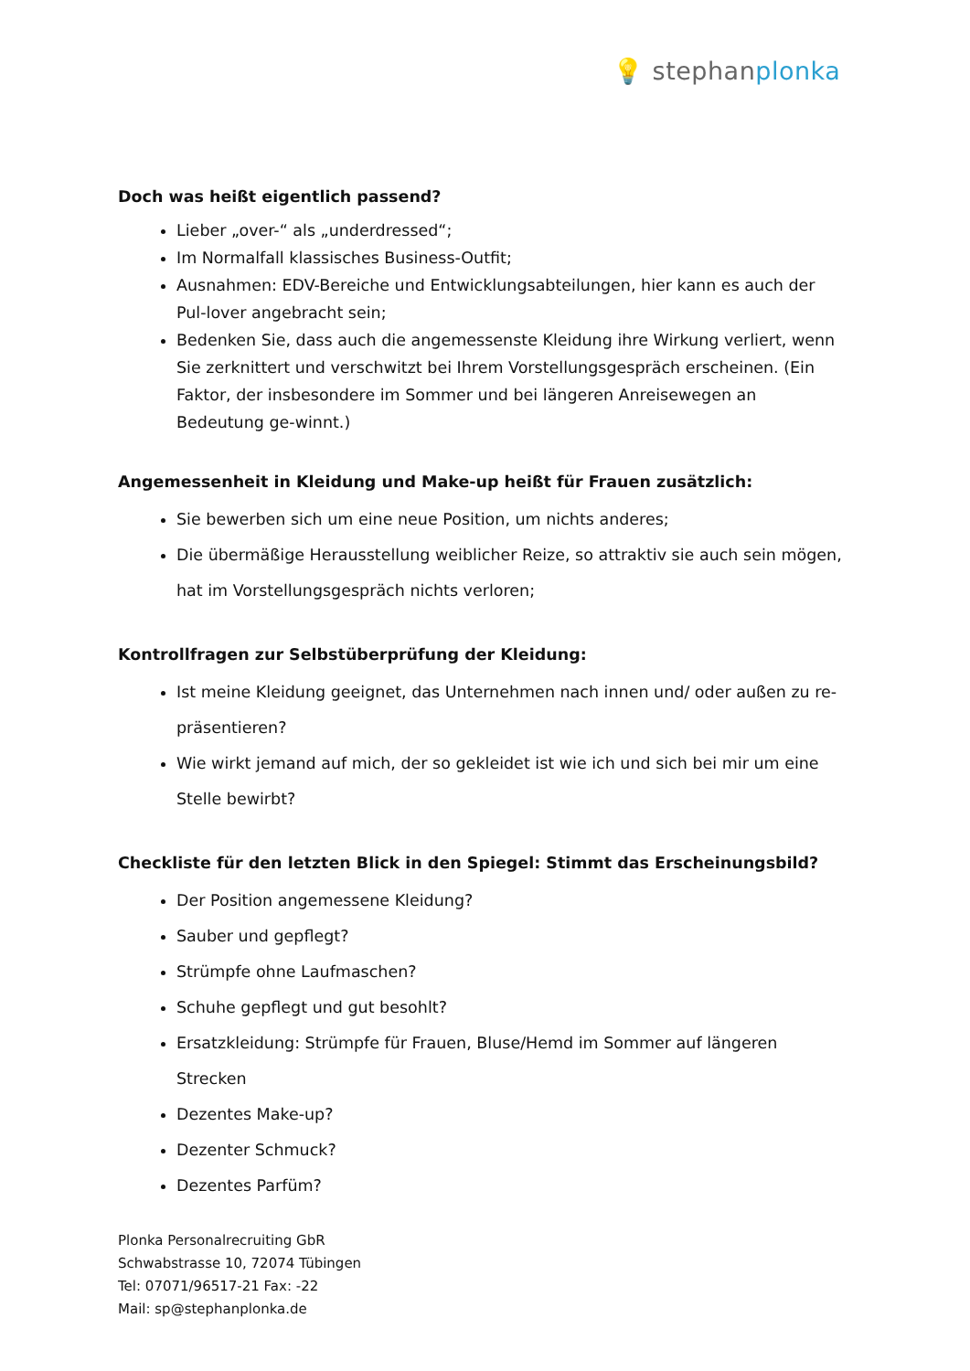💡 stephanplonka
Doch was heißt eigentlich passend?
Lieber „over-“ als „underdressed“;
Im Normalfall klassisches Business-Outfit;
Ausnahmen: EDV-Bereiche und Entwicklungsabteilungen, hier kann es auch der Pul-lover angebracht sein;
Bedenken Sie, dass auch die angemessenste Kleidung ihre Wirkung verliert, wenn Sie zerknittert und verschwitzt bei Ihrem Vorstellungsgespräch erscheinen. (Ein Faktor, der insbesondere im Sommer und bei längeren Anreisewegen an Bedeutung ge-winnt.)
Angemessenheit in Kleidung und Make-up heißt für Frauen zusätzlich:
Sie bewerben sich um eine neue Position, um nichts anderes;
Die übermäßige Herausstellung weiblicher Reize, so attraktiv sie auch sein mögen, hat im Vorstellungsgespräch nichts verloren;
Kontrollfragen zur Selbstüberprüfung der Kleidung:
Ist meine Kleidung geeignet, das Unternehmen nach innen und/ oder außen zu re-präsentieren?
Wie wirkt jemand auf mich, der so gekleidet ist wie ich und sich bei mir um eine Stelle bewirbt?
Checkliste für den letzten Blick in den Spiegel: Stimmt das Erscheinungsbild?
Der Position angemessene Kleidung?
Sauber und gepflegt?
Strümpfe ohne Laufmaschen?
Schuhe gepflegt und gut besohlt?
Ersatzkleidung: Strümpfe für Frauen, Bluse/Hemd im Sommer auf längeren Strecken
Dezentes Make-up?
Dezenter Schmuck?
Dezentes Parfüm?
Plonka Personalrecruiting GbR
Schwabstrasse 10, 72074 Tübingen
Tel: 07071/96517-21 Fax: -22
Mail: sp@stephanplonka.de